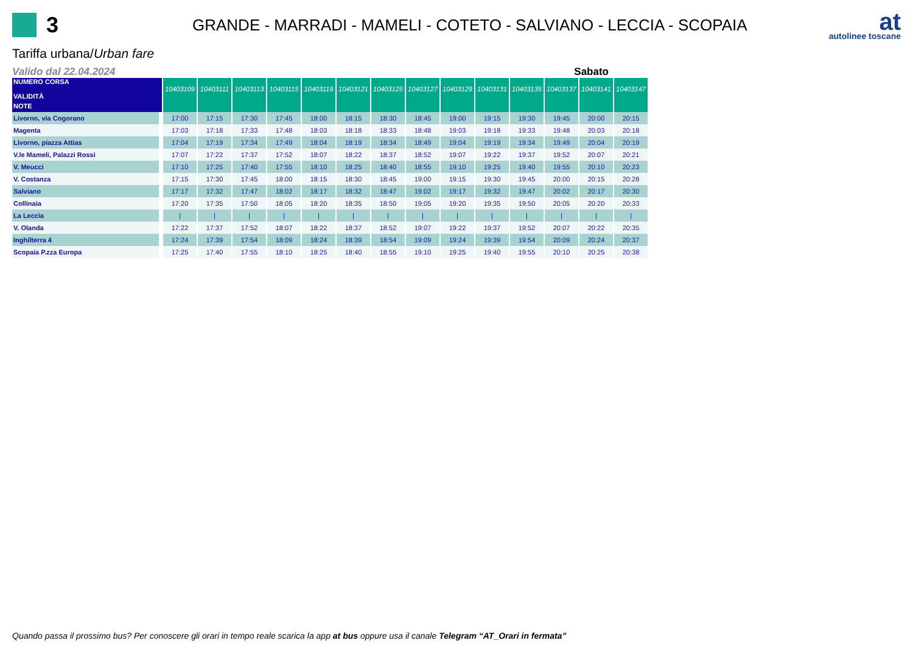3
GRANDE - MARRADI - MAMELI - COTETO - SALVIANO - LECCIA - SCOPAIA
at
autolinee toscane
Tariffa urbana/Urban fare
Valido dal 22.04.2024 Sabato
| NUMERO CORSA VALIDITÀ | 10403109 | 10403111 | 10403113 | 10403115 | 10403119 | 10403121 | 10403125 | 10403127 | 10403129 | 10403131 | 10403135 | 10403137 | 10403141 | 10403147 |
| --- | --- | --- | --- | --- | --- | --- | --- | --- | --- | --- | --- | --- | --- | --- |
| NOTE | | | | | | | | | | | | | | |
| Livorno, via Cogorano | 17:00 | 17:15 | 17:30 | 17:45 | 18:00 | 18:15 | 18:30 | 18:45 | 19:00 | 19:15 | 19:30 | 19:45 | 20:00 | 20:15 |
| Magenta | 17:03 | 17:18 | 17:33 | 17:48 | 18:03 | 18:18 | 18:33 | 18:48 | 19:03 | 19:18 | 19:33 | 19:48 | 20:03 | 20:18 |
| Livorno, piazza Attias | 17:04 | 17:19 | 17:34 | 17:49 | 18:04 | 18:19 | 18:34 | 18:49 | 19:04 | 19:19 | 19:34 | 19:49 | 20:04 | 20:19 |
| V.le Mameli, Palazzi Rossi | 17:07 | 17:22 | 17:37 | 17:52 | 18:07 | 18:22 | 18:37 | 18:52 | 19:07 | 19:22 | 19:37 | 19:52 | 20:07 | 20:21 |
| V. Meucci | 17:10 | 17:25 | 17:40 | 17:55 | 18:10 | 18:25 | 18:40 | 18:55 | 19:10 | 19:25 | 19:40 | 19:55 | 20:10 | 20:23 |
| V. Costanza | 17:15 | 17:30 | 17:45 | 18:00 | 18:15 | 18:30 | 18:45 | 19:00 | 19:15 | 19:30 | 19:45 | 20:00 | 20:15 | 20:28 |
| Salviano | 17:17 | 17:32 | 17:47 | 18:02 | 18:17 | 18:32 | 18:47 | 19:02 | 19:17 | 19:32 | 19:47 | 20:02 | 20:17 | 20:30 |
| Collinaia | 17:20 | 17:35 | 17:50 | 18:05 | 18:20 | 18:35 | 18:50 | 19:05 | 19:20 | 19:35 | 19:50 | 20:05 | 20:20 | 20:33 |
| La Leccia | / | / | / | / | / | / | / | / | / | / | / | / | / | / |
| V. Olanda | 17:22 | 17:37 | 17:52 | 18:07 | 18:22 | 18:37 | 18:52 | 19:07 | 19:22 | 19:37 | 19:52 | 20:07 | 20:22 | 20:35 |
| Inghilterra 4 | 17:24 | 17:39 | 17:54 | 18:09 | 18:24 | 18:39 | 18:54 | 19:09 | 19:24 | 19:39 | 19:54 | 20:09 | 20:24 | 20:37 |
| Scopaia P.zza Europa | 17:25 | 17:40 | 17:55 | 18:10 | 18:25 | 18:40 | 18:55 | 19:10 | 19:25 | 19:40 | 19:55 | 20:10 | 20:25 | 20:38 |
Quando passa il prossimo bus? Per conoscere gli orari in tempo reale scarica la app at bus oppure usa il canale Telegram “AT_Orari in fermata”